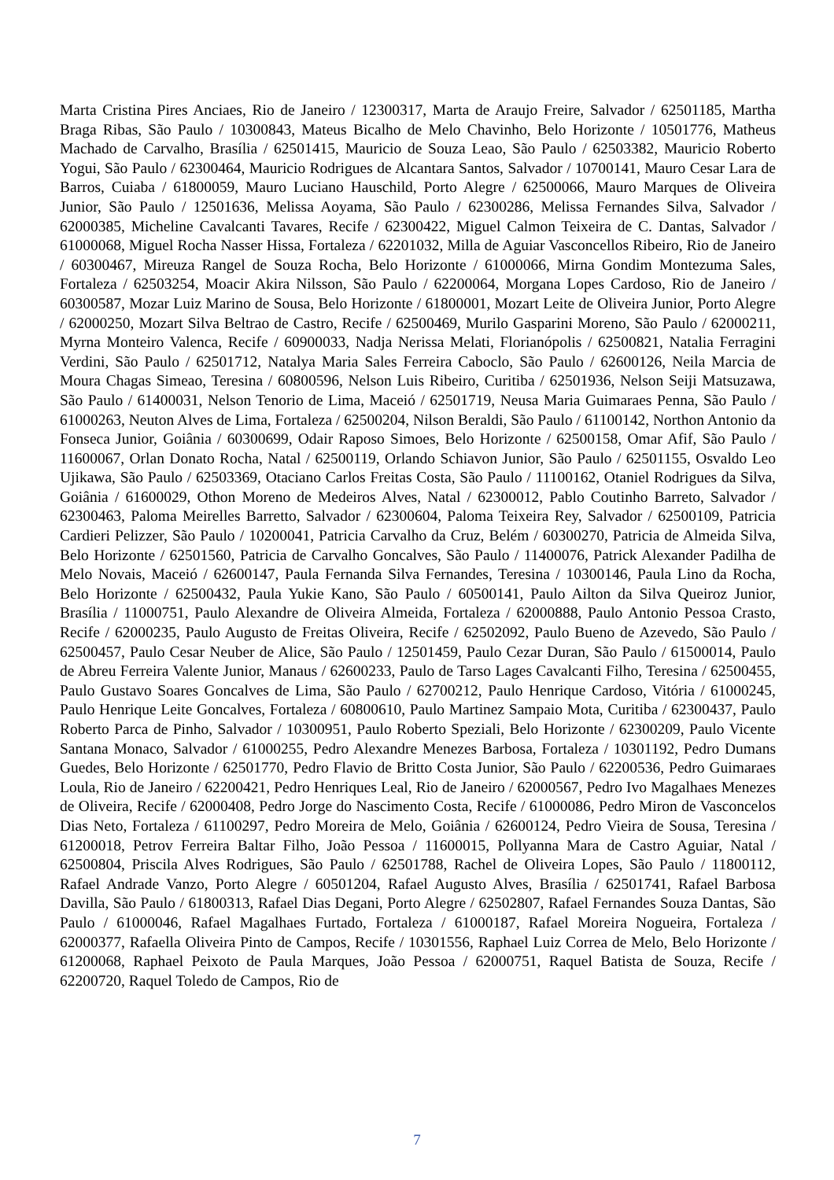Marta Cristina Pires Anciaes, Rio de Janeiro / 12300317, Marta de Araujo Freire, Salvador / 62501185, Martha Braga Ribas, São Paulo / 10300843, Mateus Bicalho de Melo Chavinho, Belo Horizonte / 10501776, Matheus Machado de Carvalho, Brasília / 62501415, Mauricio de Souza Leao, São Paulo / 62503382, Mauricio Roberto Yogui, São Paulo / 62300464, Mauricio Rodrigues de Alcantara Santos, Salvador / 10700141, Mauro Cesar Lara de Barros, Cuiaba / 61800059, Mauro Luciano Hauschild, Porto Alegre / 62500066, Mauro Marques de Oliveira Junior, São Paulo / 12501636, Melissa Aoyama, São Paulo / 62300286, Melissa Fernandes Silva, Salvador / 62000385, Micheline Cavalcanti Tavares, Recife / 62300422, Miguel Calmon Teixeira de C. Dantas, Salvador / 61000068, Miguel Rocha Nasser Hissa, Fortaleza / 62201032, Milla de Aguiar Vasconcellos Ribeiro, Rio de Janeiro / 60300467, Mireuza Rangel de Souza Rocha, Belo Horizonte / 61000066, Mirna Gondim Montezuma Sales, Fortaleza / 62503254, Moacir Akira Nilsson, São Paulo / 62200064, Morgana Lopes Cardoso, Rio de Janeiro / 60300587, Mozar Luiz Marino de Sousa, Belo Horizonte / 61800001, Mozart Leite de Oliveira Junior, Porto Alegre / 62000250, Mozart Silva Beltrao de Castro, Recife / 62500469, Murilo Gasparini Moreno, São Paulo / 62000211, Myrna Monteiro Valenca, Recife / 60900033, Nadja Nerissa Melati, Florianópolis / 62500821, Natalia Ferragini Verdini, São Paulo / 62501712, Natalya Maria Sales Ferreira Caboclo, São Paulo / 62600126, Neila Marcia de Moura Chagas Simeao, Teresina / 60800596, Nelson Luis Ribeiro, Curitiba / 62501936, Nelson Seiji Matsuzawa, São Paulo / 61400031, Nelson Tenorio de Lima, Maceió / 62501719, Neusa Maria Guimaraes Penna, São Paulo / 61000263, Neuton Alves de Lima, Fortaleza / 62500204, Nilson Beraldi, São Paulo / 61100142, Northon Antonio da Fonseca Junior, Goiânia / 60300699, Odair Raposo Simoes, Belo Horizonte / 62500158, Omar Afif, São Paulo / 11600067, Orlan Donato Rocha, Natal / 62500119, Orlando Schiavon Junior, São Paulo / 62501155, Osvaldo Leo Ujikawa, São Paulo / 62503369, Otaciano Carlos Freitas Costa, São Paulo / 11100162, Otaniel Rodrigues da Silva, Goiânia / 61600029, Othon Moreno de Medeiros Alves, Natal / 62300012, Pablo Coutinho Barreto, Salvador / 62300463, Paloma Meirelles Barretto, Salvador / 62300604, Paloma Teixeira Rey, Salvador / 62500109, Patricia Cardieri Pelizzer, São Paulo / 10200041, Patricia Carvalho da Cruz, Belém / 60300270, Patricia de Almeida Silva, Belo Horizonte / 62501560, Patricia de Carvalho Goncalves, São Paulo / 11400076, Patrick Alexander Padilha de Melo Novais, Maceió / 62600147, Paula Fernanda Silva Fernandes, Teresina / 10300146, Paula Lino da Rocha, Belo Horizonte / 62500432, Paula Yukie Kano, São Paulo / 60500141, Paulo Ailton da Silva Queiroz Junior, Brasília / 11000751, Paulo Alexandre de Oliveira Almeida, Fortaleza / 62000888, Paulo Antonio Pessoa Crasto, Recife / 62000235, Paulo Augusto de Freitas Oliveira, Recife / 62502092, Paulo Bueno de Azevedo, São Paulo / 62500457, Paulo Cesar Neuber de Alice, São Paulo / 12501459, Paulo Cezar Duran, São Paulo / 61500014, Paulo de Abreu Ferreira Valente Junior, Manaus / 62600233, Paulo de Tarso Lages Cavalcanti Filho, Teresina / 62500455, Paulo Gustavo Soares Goncalves de Lima, São Paulo / 62700212, Paulo Henrique Cardoso, Vitória / 61000245, Paulo Henrique Leite Goncalves, Fortaleza / 60800610, Paulo Martinez Sampaio Mota, Curitiba / 62300437, Paulo Roberto Parca de Pinho, Salvador / 10300951, Paulo Roberto Speziali, Belo Horizonte / 62300209, Paulo Vicente Santana Monaco, Salvador / 61000255, Pedro Alexandre Menezes Barbosa, Fortaleza / 10301192, Pedro Dumans Guedes, Belo Horizonte / 62501770, Pedro Flavio de Britto Costa Junior, São Paulo / 62200536, Pedro Guimaraes Loula, Rio de Janeiro / 62200421, Pedro Henriques Leal, Rio de Janeiro / 62000567, Pedro Ivo Magalhaes Menezes de Oliveira, Recife / 62000408, Pedro Jorge do Nascimento Costa, Recife / 61000086, Pedro Miron de Vasconcelos Dias Neto, Fortaleza / 61100297, Pedro Moreira de Melo, Goiânia / 62600124, Pedro Vieira de Sousa, Teresina / 61200018, Petrov Ferreira Baltar Filho, João Pessoa / 11600015, Pollyanna Mara de Castro Aguiar, Natal / 62500804, Priscila Alves Rodrigues, São Paulo / 62501788, Rachel de Oliveira Lopes, São Paulo / 11800112, Rafael Andrade Vanzo, Porto Alegre / 60501204, Rafael Augusto Alves, Brasília / 62501741, Rafael Barbosa Davilla, São Paulo / 61800313, Rafael Dias Degani, Porto Alegre / 62502807, Rafael Fernandes Souza Dantas, São Paulo / 61000046, Rafael Magalhaes Furtado, Fortaleza / 61000187, Rafael Moreira Nogueira, Fortaleza / 62000377, Rafaella Oliveira Pinto de Campos, Recife / 10301556, Raphael Luiz Correa de Melo, Belo Horizonte / 61200068, Raphael Peixoto de Paula Marques, João Pessoa / 62000751, Raquel Batista de Souza, Recife / 62200720, Raquel Toledo de Campos, Rio de
7